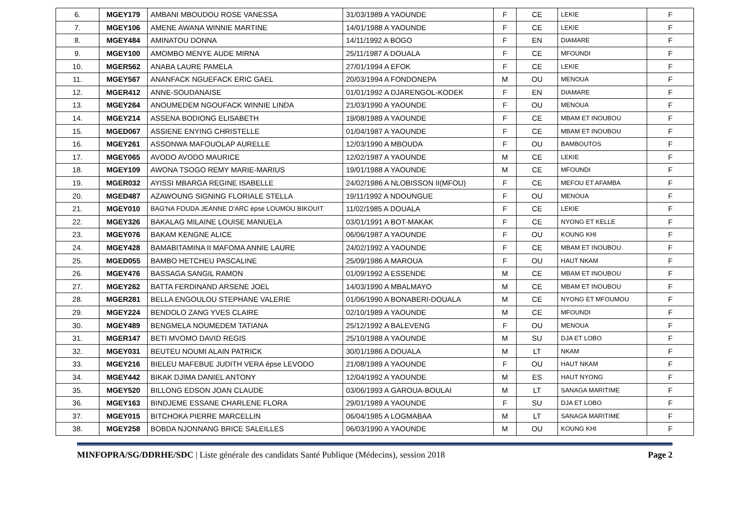| 6. | MGEY179 | AMBANI MBOUDOU ROSE VANESSA | 31/03/1989 A YAOUNDE | F | CE | LEKIE | F |
| 7. | MGEY106 | AMENE AWANA WINNIE MARTINE | 14/01/1988 A YAOUNDE | F | CE | LEKIE | F |
| 8. | MGEY484 | AMINATOU DONNA | 14/11/1992 A BOGO | F | EN | DIAMARE | F |
| 9. | MGEY100 | AMOMBO MENYE AUDE MIRNA | 25/11/1987 A DOUALA | F | CE | MFOUNDI | F |
| 10. | MGER562 | ANABA LAURE PAMELA | 27/01/1994 A EFOK | F | CE | LEKIE | F |
| 11. | MGEY567 | ANANFACK NGUEFACK ERIC GAEL | 20/03/1994 A FONDONEPA | M | OU | MENOUA | F |
| 12. | MGER412 | ANNE-SOUDANAISE | 01/01/1992 A DJARENGOL-KODEK | F | EN | DIAMARE | F |
| 13. | MGEY264 | ANOUMEDEM NGOUFACK WINNIE LINDA | 21/03/1990 A YAOUNDE | F | OU | MENOUA | F |
| 14. | MGEY214 | ASSENA BODIONG ELISABETH | 19/08/1989 A YAOUNDE | F | CE | MBAM ET INOUBOU | F |
| 15. | MGED067 | ASSIENE ENYING CHRISTELLE | 01/04/1987 A YAOUNDE | F | CE | MBAM ET INOUBOU | F |
| 16. | MGEY261 | ASSONWA MAFOUOLAP AURELLE | 12/03/1990 A MBOUDA | F | OU | BAMBOUTOS | F |
| 17. | MGEY065 | AVODO AVODO MAURICE | 12/02/1987 A YAOUNDE | M | CE | LEKIE | F |
| 18. | MGEY109 | AWONA TSOGO REMY MARIE-MARIUS | 19/01/1988 A YAOUNDE | M | CE | MFOUNDI | F |
| 19. | MGER032 | AYISSI MBARGA REGINE ISABELLE | 24/02/1986 A NLOBISSON II(MFOU) | F | CE | MEFOU ET AFAMBA | F |
| 20. | MGED487 | AZAWOUNG SIGNING FLORIALE STELLA | 19/11/1992 A NDOUNGUE | F | OU | MENOUA | F |
| 21. | MGEY010 | BAG'NA FOUDA JEANNE D'ARC épse LOUMOU BIKOUIT | 11/02/1985 A DOUALA | F | CE | LEKIE | F |
| 22. | MGEY326 | BAKALAG MILAINE LOUISE MANUELA | 03/01/1991 A BOT-MAKAK | F | CE | NYONG ET KELLE | F |
| 23. | MGEY076 | BAKAM KENGNE ALICE | 06/06/1987 A YAOUNDE | F | OU | KOUNG KHI | F |
| 24. | MGEY428 | BAMABITAMINA II MAFOMA ANNIE LAURE | 24/02/1992 A YAOUNDE | F | CE | MBAM ET INOUBOU | F |
| 25. | MGED055 | BAMBO HETCHEU PASCALINE | 25/09/1986 A MAROUA | F | OU | HAUT NKAM | F |
| 26. | MGEY476 | BASSAGA SANGIL RAMON | 01/09/1992 A ESSENDE | M | CE | MBAM ET INOUBOU | F |
| 27. | MGEY262 | BATTA FERDINAND ARSENE JOEL | 14/03/1990 A MBALMAYO | M | CE | MBAM ET INOUBOU | F |
| 28. | MGER281 | BELLA ENGOULOU STEPHANE VALERIE | 01/06/1990 A BONABERI-DOUALA | M | CE | NYONG ET MFOUMOU | F |
| 29. | MGEY224 | BENDOLO ZANG YVES CLAIRE | 02/10/1989 A YAOUNDE | M | CE | MFOUNDI | F |
| 30. | MGEY489 | BENGMELA NOUMEDEM TATIANA | 25/12/1992 A BALEVENG | F | OU | MENOUA | F |
| 31. | MGER147 | BETI MVOMO DAVID REGIS | 25/10/1988 A YAOUNDE | M | SU | DJA ET LOBO | F |
| 32. | MGEY031 | BEUTEU NOUMI ALAIN PATRICK | 30/01/1986 A DOUALA | M | LT | NKAM | F |
| 33. | MGEY216 | BIELEU MAFEBUE JUDITH VERA épse LEVODO | 21/08/1989 A YAOUNDE | F | OU | HAUT NKAM | F |
| 34. | MGEY442 | BIKAK DJIMA DANIEL ANTONY | 12/04/1992 A YAOUNDE | M | ES | HAUT NYONG | F |
| 35. | MGEY520 | BILLONG EDSON JOAN CLAUDE | 03/06/1993 A GAROUA-BOULAI | M | LT | SANAGA MARITIME | F |
| 36. | MGEY163 | BINDJEME ESSANE CHARLENE FLORA | 29/01/1989 A YAOUNDE | F | SU | DJA ET LOBO | F |
| 37. | MGEY015 | BITCHOKA PIERRE MARCELLIN | 06/04/1985 A LOGMABAA | M | LT | SANAGA MARITIME | F |
| 38. | MGEY258 | BOBDA NJONNANG BRICE SALEILLES | 06/03/1990 A YAOUNDE | M | OU | KOUNG KHI | F |
MINFOPRA/SG/DDRHE/SDC | Liste générale des candidats Santé Publique (Médecins), session 2018 Page 2